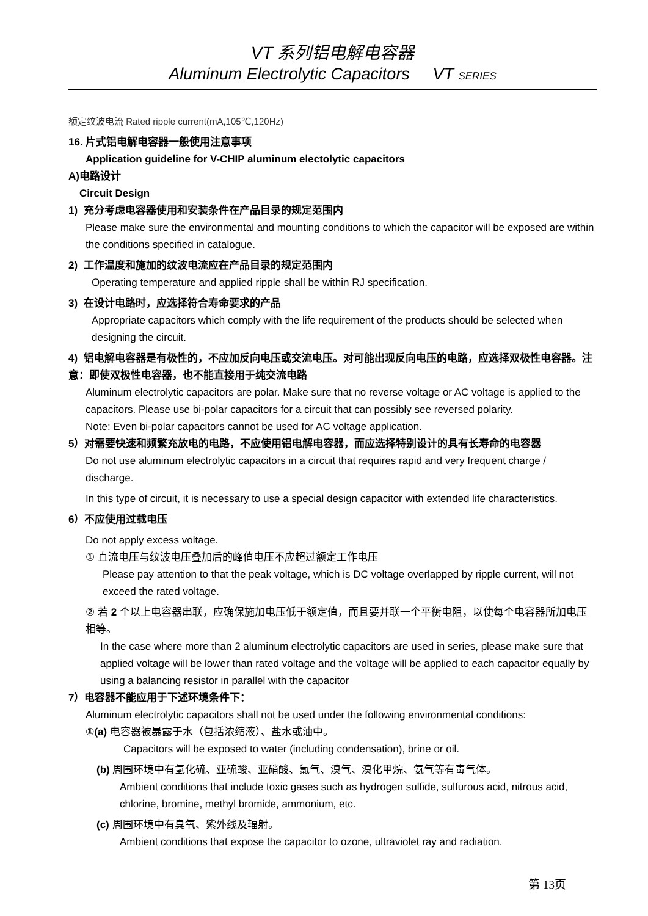VT 系列铝电解电容器
Aluminum Electrolytic Capacitors VT SERIES
额定纹波电流 Rated ripple current(mA,105℃,120Hz)
16. 片式铝电解电容器一般使用注意事项
Application guideline for V-CHIP aluminum electolytic capacitors
A)电路设计
Circuit Design
1) 充分考虑电容器使用和安装条件在产品目录的规定范围内
Please make sure the environmental and mounting conditions to which the capacitor will be exposed are within the conditions specified in catalogue.
2) 工作温度和施加的纹波电流应在产品目录的规定范围内
Operating temperature and applied ripple shall be within RJ specification.
3) 在设计电路时，应选择符合寿命要求的产品
Appropriate capacitors which comply with the life requirement of the products should be selected when designing the circuit.
4) 铝电解电容器是有极性的，不应加反向电压或交流电压。对可能出现反向电压的电路，应选择双极性电容器。注意：即使双极性电容器，也不能直接用于纯交流电路
Aluminum electrolytic capacitors are polar. Make sure that no reverse voltage or AC voltage is applied to the capacitors. Please use bi-polar capacitors for a circuit that can possibly see reversed polarity.
Note: Even bi-polar capacitors cannot be used for AC voltage application.
5）对需要快速和频繁充放电的电路，不应使用铝电解电容器，而应选择特别设计的具有长寿命的电容器
Do not use aluminum electrolytic capacitors in a circuit that requires rapid and very frequent charge / discharge.
In this type of circuit, it is necessary to use a special design capacitor with extended life characteristics.
6）不应使用过载电压
Do not apply excess voltage.
① 直流电压与纹波电压叠加后的峰值电压不应超过额定工作电压
Please pay attention to that the peak voltage, which is DC voltage overlapped by ripple current, will not exceed the rated voltage.
② 若 2 个以上电容器串联，应确保施加电压低于额定值，而且要并联一个平衡电阻，以使每个电容器所加电压相等。
In the case where more than 2 aluminum electrolytic capacitors are used in series, please make sure that applied voltage will be lower than rated voltage and the voltage will be applied to each capacitor equally by using a balancing resistor in parallel with the capacitor
7）电容器不能应用于下述环境条件下：
Aluminum electrolytic capacitors shall not be used under the following environmental conditions:
①(a) 电容器被暴露于水（包括浓缩液）、盐水或油中。
Capacitors will be exposed to water (including condensation), brine or oil.
(b) 周围环境中有氢化硫、亚硫酸、亚硝酸、氯气、溴气、溴化甲烷、氨气等有毒气体。
Ambient conditions that include toxic gases such as hydrogen sulfide, sulfurous acid, nitrous acid, chlorine, bromine, methyl bromide, ammonium, etc.
(c) 周围环境中有臭氧、紫外线及辐射。
Ambient conditions that expose the capacitor to ozone, ultraviolet ray and radiation.
第 13页